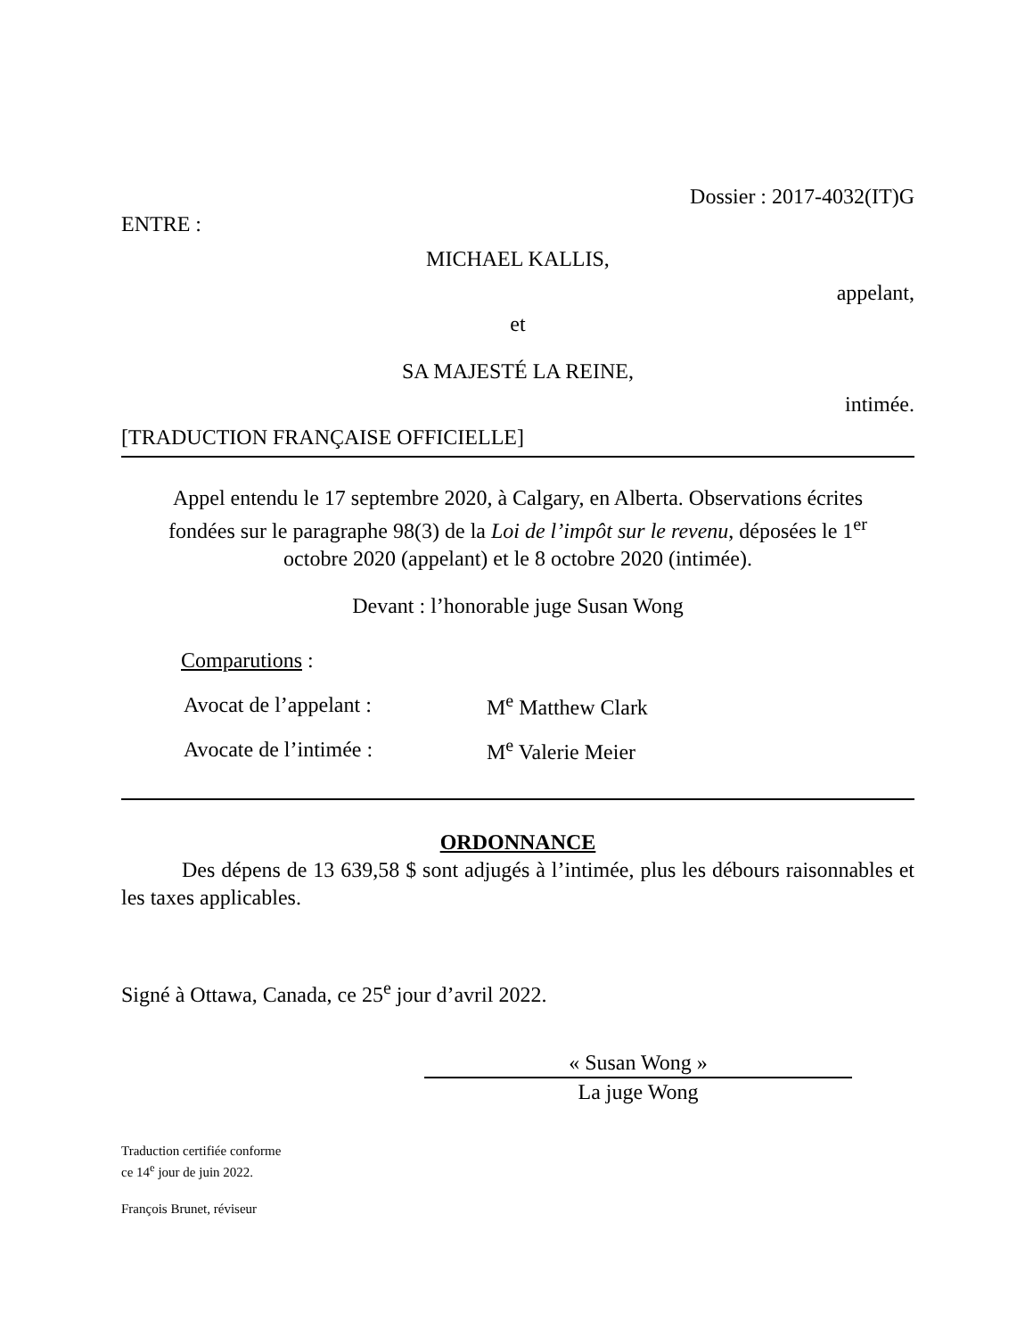Dossier : 2017-4032(IT)G
ENTRE :
MICHAEL KALLIS,
appelant,
et
SA MAJESTÉ LA REINE,
intimée.
[TRADUCTION FRANÇAISE OFFICIELLE]
Appel entendu le 17 septembre 2020, à Calgary, en Alberta. Observations écrites fondées sur le paragraphe 98(3) de la Loi de l’impôt sur le revenu, déposées le 1<sup>er</sup> octobre 2020 (appelant) et le 8 octobre 2020 (intimée).
Devant : l’honorable juge Susan Wong
Comparutions :
| Avocat de l’appelant : | M<sup>e</sup> Matthew Clark |
| Avocate de l’intimée : | M<sup>e</sup> Valerie Meier |
ORDONNANCE
Des dépens de 13 639,58 $ sont adjugés à l’intimée, plus les débours raisonnables et les taxes applicables.
Signé à Ottawa, Canada, ce 25<sup>e</sup> jour d’avril 2022.
« Susan Wong »
La juge Wong
Traduction certifiée conforme
ce 14<sup>e</sup> jour de juin 2022.
François Brunet, réviseur